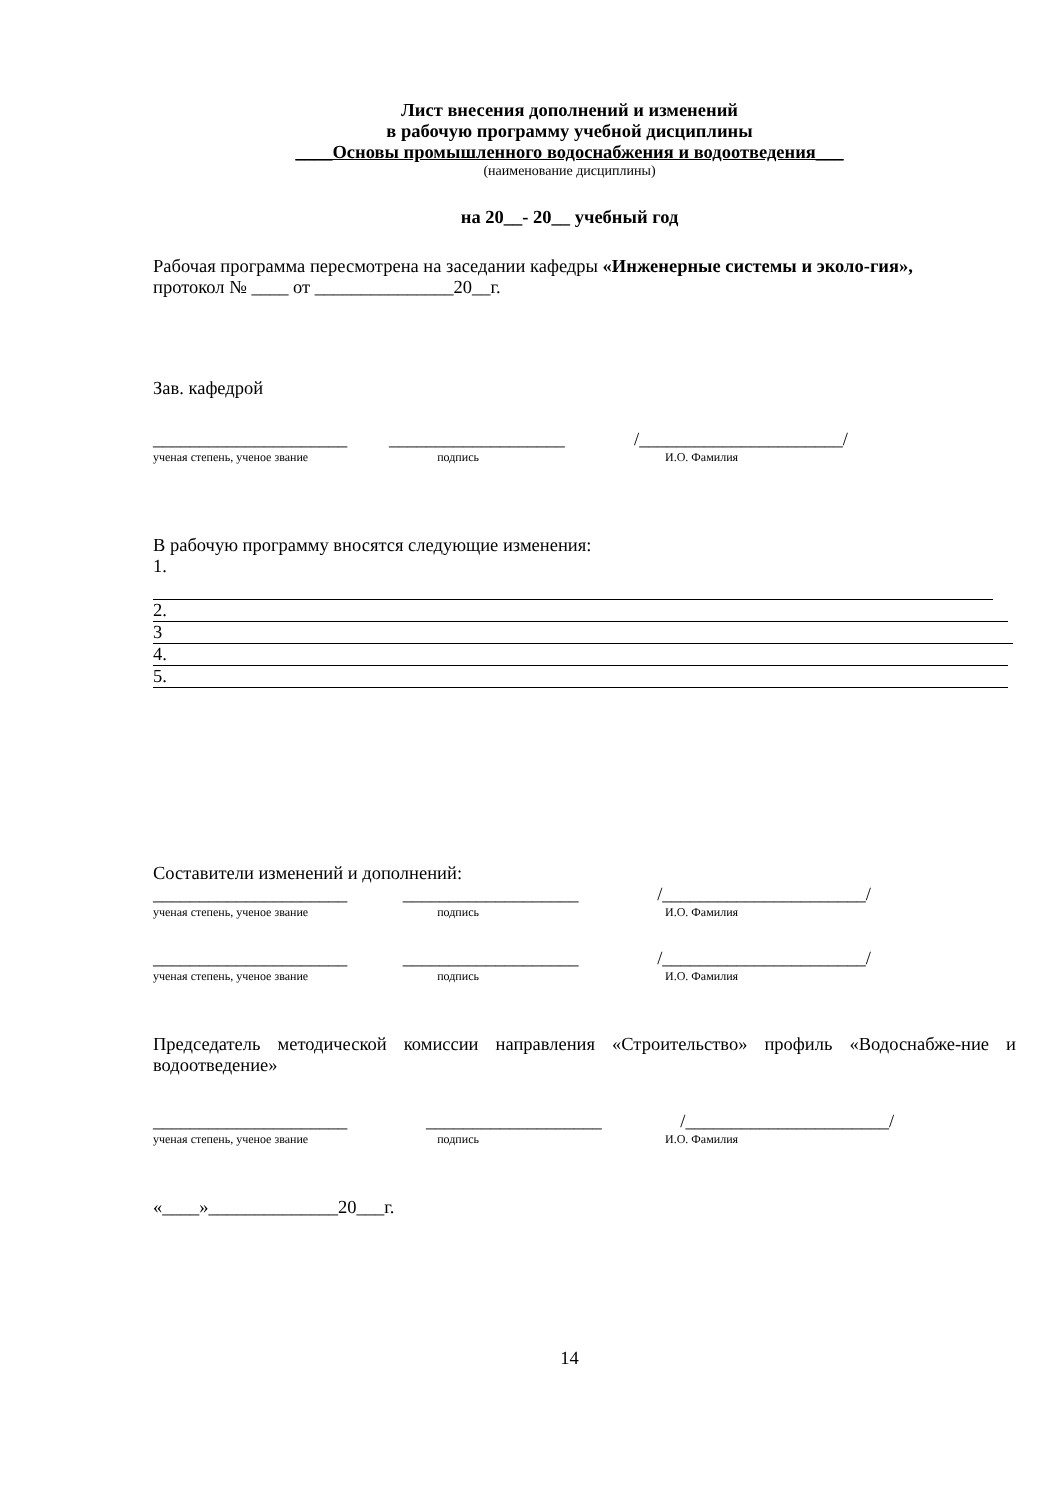Лист внесения дополнений и изменений
в рабочую программу учебной дисциплины
____Основы промышленного водоснабжения и водоотведения___
(наименование дисциплины)
на 20__- 20__ учебный год
Рабочая программа пересмотрена на заседании кафедры «Инженерные системы и эколо-гия»,
протокол № ____ от _______________20__г.
Зав. кафедрой
_____________________ ___________________ /______________________/
ученая степень, ученое звание подпись И.О. Фамилия
В рабочую программу вносятся следующие изменения:
1.
2.
3
4.
5.
Составители изменений и дополнений:
_____________________ ___________________ /______________________/
ученая степень, ученое звание подпись И.О. Фамилия
_____________________ ___________________ /______________________/
ученая степень, ученое звание подпись И.О. Фамилия
Председатель методической комиссии направления «Строительство» профиль «Водоснабже-ние и водоотведение»
_____________________ ___________________ /______________________/
ученая степень, ученое звание подпись И.О. Фамилия
«____»______________20___г.
14